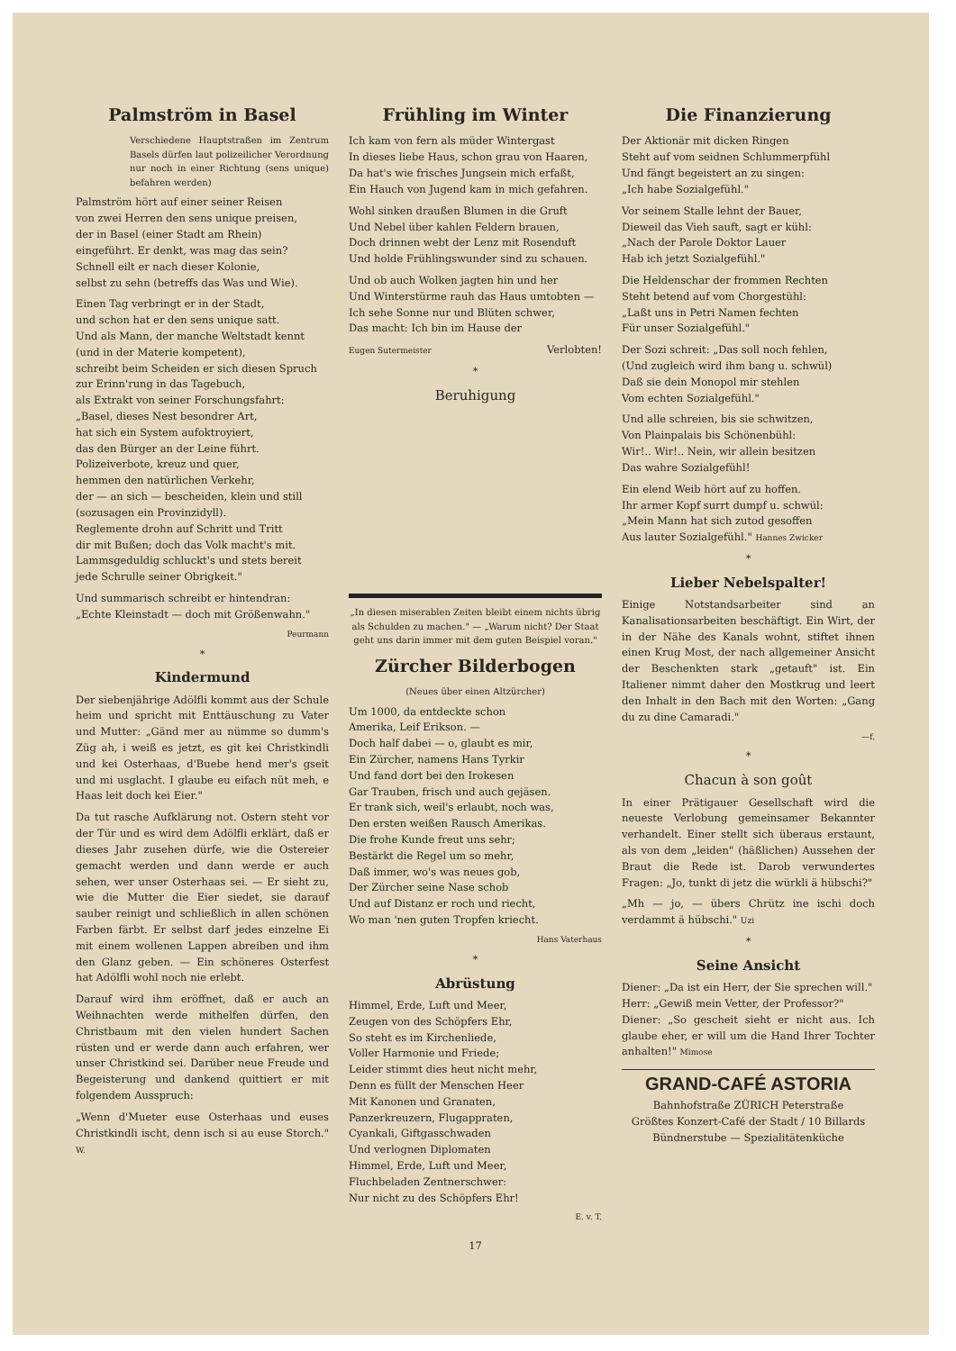Palmström in Basel
Verschiedene Hauptstraßen im Zentrum Basels dürfen laut polizeilicher Verordnung nur noch in einer Richtung (sens unique) befahren werden)
Palmström hört auf einer seiner Reisen
von zwei Herren den sens unique preisen,
der in Basel (einer Stadt am Rhein)
eingeführt. Er denkt, was mag das sein?
Schnell eilt er nach dieser Kolonie,
selbst zu sehn (betreffs das Was und Wie).
Einen Tag verbringt er in der Stadt,
und schon hat er den sens unique satt.
Und als Mann, der manche Weltstadt kennt
(und in der Materie kompetent),
schreibt beim Scheiden er sich diesen Spruch
zur Erinn'rung in das Tagebuch,
als Extrakt von seiner Forschungsfahrt:
„Basel, dieses Nest besondrer Art,
hat sich ein System aufoktroyiert,
das den Bürger an der Leine führt.
Polizeiverbote, kreuz und quer,
hemmen den natürlichen Verkehr,
der — an sich — bescheiden, klein und still
(sozusagen ein Provinzidyll).
Reglemente drohn auf Schritt und Tritt
dir mit Bußen; doch das Volk macht's mit.
Lammsgeduldig schluckt's und stets bereit
jede Schrulle seiner Obrigkeit."
Und summarisch schreibt er hintendran:
„Echte Kleinstadt — doch mit Größenwahn."
Peurmann
*
Kindermund
Der siebenjährige Adölfli kommt aus der Schule heim und spricht mit Enttäuschung zu Vater und Mutter: „Gänd mer au nümme so dumm's Züg ah, i weiß es jetzt, es git kei Christkindli und kei Osterhaas, d'Buebe hend mer's gseit und mi usglacht. I glaube eu eifach nüt meh, e Haas leit doch kei Eier."
Da tut rasche Aufklärung not. Ostern steht vor der Tür und es wird dem Adölfli erklärt, daß er dieses Jahr zusehen dürfe, wie die Ostereier gemacht werden und dann werde er auch sehen, wer unser Osterhaas sei. — Er sieht zu, wie die Mutter die Eier siedet, sie darauf sauber reinigt und schließlich in allen schönen Farben färbt. Er selbst darf jedes einzelne Ei mit einem wollenen Lappen abreiben und ihm den Glanz geben. — Ein schöneres Osterfest hat Adölfli wohl noch nie erlebt.
Darauf wird ihm eröffnet, daß er auch an Weihnachten werde mithelfen dürfen, den Christbaum mit den vielen hundert Sachen rüsten und er werde dann auch erfahren, wer unser Christkind sei. Darüber neue Freude und Begeisterung und dankend quittiert er mit folgendem Ausspruch:
„Wenn d'Mueter euse Osterhaas und euses Christkindli ischt, denn isch si au euse Storch." W.
Frühling im Winter
Ich kam von fern als müder Wintergast
In dieses liebe Haus, schon grau von Haaren,
Da hat's wie frisches Jungsein mich erfaßt,
Ein Hauch von Jugend kam in mich gefahren.
Wohl sinken draußen Blumen in die Gruft
Und Nebel über kahlen Feldern brauen,
Doch drinnen webt der Lenz mit Rosenduft
Und holde Frühlingswunder sind zu schauen.
Und ob auch Wolken jagten hin und her
Und Winterstürme rauh das Haus umtobten —
Ich sehe Sonne nur und Blüten schwer,
Das macht: Ich bin im Hause der
Eugen Sutermeister Verlobten!
*
Beruhigung
„In diesen miserablen Zeiten bleibt einem nichts übrig als Schulden zu machen." — „Warum nicht? Der Staat geht uns darin immer mit dem guten Beispiel voran."
Zürcher Bilderbogen
(Neues über einen Altzürcher)
Um 1000, da entdeckte schon
Amerika, Leif Erikson. —
Doch half dabei — o, glaubt es mir,
Ein Zürcher, namens Hans Tyrkir
Und fand dort bei den Irokesen
Gar Trauben, frisch und auch gejäsen.
Er trank sich, weil's erlaubt, noch was,
Den ersten weißen Rausch Amerikas.
Die frohe Kunde freut uns sehr;
Bestärkt die Regel um so mehr,
Daß immer, wo's was neues gob,
Der Zürcher seine Nase schob
Und auf Distanz er roch und riecht,
Wo man 'nen guten Tropfen kriecht.
Hans Vaterhaus
*
Abrüstung
Himmel, Erde, Luft und Meer,
Zeugen von des Schöpfers Ehr,
So steht es im Kirchenliede,
Voller Harmonie und Friede;
Leider stimmt dies heut nicht mehr,
Denn es füllt der Menschen Heer
Mit Kanonen und Granaten,
Panzerkreuzern, Flugappraten,
Cyankali, Giftgasschwaden
Und verlognen Diplomaten
Himmel, Erde, Luft und Meer,
Fluchbeladen Zentnerschwer:
Nur nicht zu des Schöpfers Ehr!
E. v. T.
Die Finanzierung
Der Aktionär mit dicken Ringen
Steht auf vom seidnen Schlummerpfühl
Und fängt begeistert an zu singen:
„Ich habe Sozialgefühl."
Vor seinem Stalle lehnt der Bauer,
Dieweil das Vieh sauft, sagt er kühl:
„Nach der Parole Doktor Lauer
Hab ich jetzt Sozialgefühl."
Die Heldenschar der frommen Rechten
Steht betend auf vom Chorgestühl:
„Laßt uns in Petri Namen fechten
Für unser Sozialgefühl."
Der Sozi schreit: „Das soll noch fehlen,
(Und zugleich wird ihm bang u. schwül)
Daß sie dein Monopol mir stehlen
Vom echten Sozialgefühl."
Und alle schreien, bis sie schwitzen,
Von Plainpalais bis Schönenbühl:
Wir!.. Wir!.. Nein, wir allein besitzen
Das wahre Sozialgefühl!
Ein elend Weib hört auf zu hoffen.
Ihr armer Kopf surrt dumpf u. schwül:
„Mein Mann hat sich zutod gesoffen
Aus lauter Sozialgefühl." Hannes Zwicker
*
Lieber Nebelspalter!
Einige Notstandsarbeiter sind an Kanalisationsarbeiten beschäftigt. Ein Wirt, der in der Nähe des Kanals wohnt, stiftet ihnen einen Krug Most, der nach allgemeiner Ansicht der Beschenkten stark „getauft" ist. Ein Italiener nimmt daher den Mostkrug und leert den Inhalt in den Bach mit den Worten: „Gang du zu dine Camaradi."
—f.
*
Chacun à son goût
In einer Prätigauer Gesellschaft wird die neueste Verlobung gemeinsamer Bekannter verhandelt. Einer stellt sich überaus erstaunt, als von dem „leiden" (häßlichen) Aussehen der Braut die Rede ist. Darob verwundertes Fragen: „Jo, tunkt di jetz die würkli ä hübschi?"
„Mh — jo, — übers Chrütz ine ischi doch verdammt ä hübschi." Uzi
*
Seine Ansicht
Diener: „Da ist ein Herr, der Sie sprechen will."
Herr: „Gewiß mein Vetter, der Professor?"
Diener: „So gescheit sieht er nicht aus. Ich glaube eher, er will um die Hand Ihrer Tochter anhalten!" Mimose
GRAND-CAFÉ ASTORIA
Bahnhofstraße ZÜRICH Peterstraße
Größtes Konzert-Café der Stadt / 10 Billards
Bündnerstube — Spezialitätenküche
17